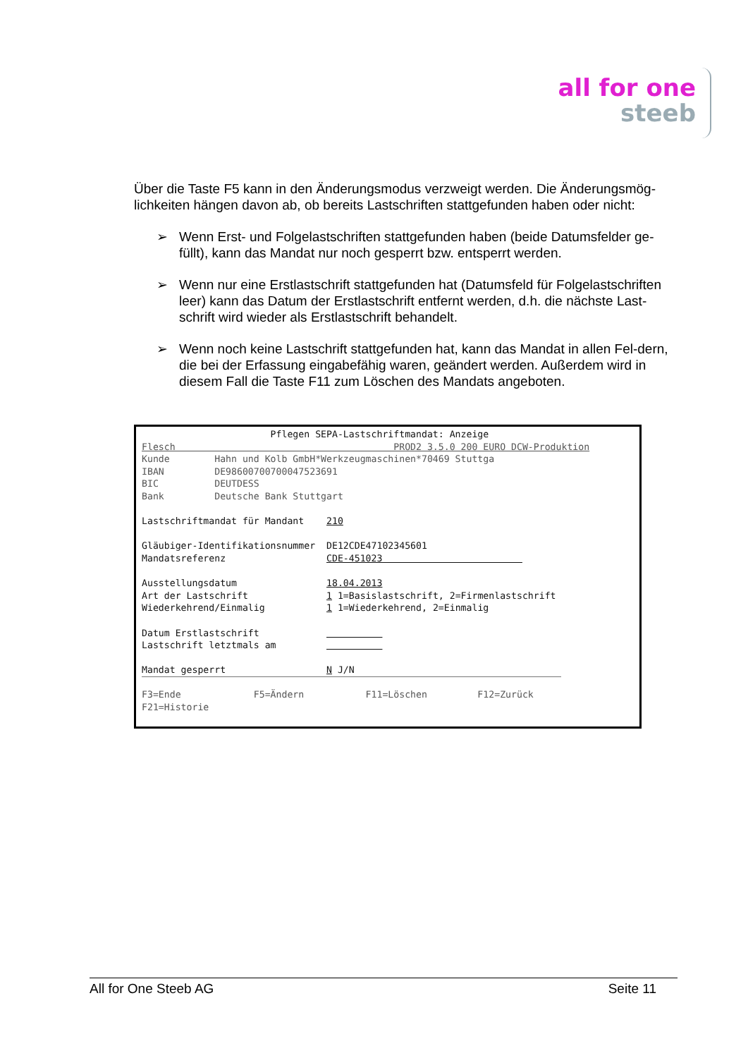all for one
steeb
Über die Taste F5 kann in den Änderungsmodus verzweigt werden. Die Änderungsmög-lichkeiten hängen davon ab, ob bereits Lastschriften stattgefunden haben oder nicht:
➢ Wenn Erst- und Folgelastschriften stattgefunden haben (beide Datumsfelder ge-füllt), kann das Mandat nur noch gesperrt bzw. entsperrt werden.
➢ Wenn nur eine Erstlastschrift stattgefunden hat (Datumsfeld für Folgelastschriften leer) kann das Datum der Erstlastschrift entfernt werden, d.h. die nächste Last-schrift wird wieder als Erstlastschrift behandelt.
➢ Wenn noch keine Lastschrift stattgefunden hat, kann das Mandat in allen Fel-dern, die bei der Erfassung eingabefähig waren, geändert werden. Außerdem wird in diesem Fall die Taste F11 zum Löschen des Mandats angeboten.
Pflegen SEPA-Lastschriftmandat: Anzeige Flesch PROD2 3.5.0 200 EURO DCW-Produktion Kunde Hahn und Kolb GmbH*Werkzeugmaschinen*70469 Stuttga IBAN DE98600700700047523691 BIC DEUTDESS Bank Deutsche Bank Stuttgart Lastschriftmandat für Mandant 210 Gläubiger-Identifikationsnummer DE12CDE47102345601 Mandatsreferenz CDE-451023 Ausstellungsdatum 18.04.2013 Art der Lastschrift 1 1=Basislastschrift, 2=Firmenlastschrift Wiederkehrend/Einmalig 1 1=Wiederkehrend, 2=Einmalig Datum Erstlastschrift Lastschrift letztmals am Mandat gesperrt N J/N F3=Ende F5=Ändern F11=Löschen F12=Zurück F21=Historie
All for One Steeb AG Seite 11